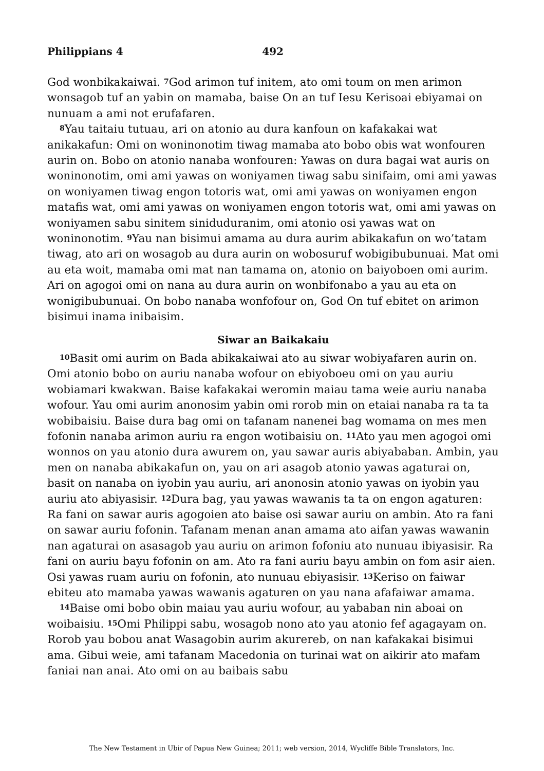Philippians 4 492
God wonbikakaiwai. <sup>7</sup>God arimon tuf initem, ato omi toum on men arimon wonsagob tuf an yabin on mamaba, baise On an tuf Iesu Kerisoai ebiyamai on nunuam a ami not erufafaren.
<sup>8</sup> Yau taitaiu tutuau, ari on atonio au dura kanfoun on kafakakai wat anikakafun: Omi on woninonotim tiwag mamaba ato bobo obis wat wonfouren aurin on. Bobo on atonio nanaba wonfouren: Yawas on dura bagai wat auris on woninonotim, omi ami yawas on woniyamen tiwag sabu sinifaim, omi ami yawas on woniyamen tiwag engon totoris wat, omi ami yawas on woniyamen engon matafis wat, omi ami yawas on woniyamen engon totoris wat, omi ami yawas on woniyamen sabu sinitem siniduduranim, omi atonio osi yawas wat on woninonotim. <sup>9</sup>Yau nan bisimui amama au dura aurim abikakafun on wo’tatam tiwag, ato ari on wosagob au dura aurin on wobosuruf wobigibubunuai. Mat omi au eta woit, mamaba omi mat nan tamama on, atonio on baiyoboen omi aurim. Ari on agogoi omi on nana au dura aurin on wonbifonabo a yau au eta on wonigibubunuai. On bobo nanaba wonfofour on, God On tuf ebitet on arimon bisimui inama inibaisim.
Siwar an Baikakaiu
<sup>10</sup> Basit omi aurim on Bada abikakaiwai ato au siwar wobiyafaren aurin on. Omi atonio bobo on auriu nanaba wofour on ebiyoboeu omi on yau auriu wobiamari kwakwan. Baise kafakakai weromin maiau tama weie auriu nanaba wofour. Yau omi aurim anonosim yabin omi rorob min on etaiai nanaba ra ta ta wobibaisiu. Baise dura bag omi on tafanam nanenei bag womama on mes men fofonin nanaba arimon auriu ra engon wotibaisiu on. <sup>11</sup>Ato yau men agogoi omi wonnos on yau atonio dura awurem on, yau sawar auris abiyababan. Ambin, yau men on nanaba abikakafun on, yau on ari asagob atonio yawas agaturai on, basit on nanaba on iyobin yau auriu, ari anonosin atonio yawas on iyobin yau auriu ato abiyasisir. <sup>12</sup>Dura bag, yau yawas wawanis ta ta on engon agaturen: Ra fani on sawar auris agogoien ato baise osi sawar auriu on ambin. Ato ra fani on sawar auriu fofonin. Tafanam menan anan amama ato aifan yawas wawanin nan agaturai on asasagob yau auriu on arimon fofoniu ato nunuau ibiyasisir. Ra fani on auriu bayu fofonin on am. Ato ra fani auriu bayu ambin on fom asir aien. Osi yawas ruam auriu on fofonin, ato nunuau ebiyasisir. <sup>13</sup>Keriso on faiwar ebiteu ato mamaba yawas wawanis agaturen on yau nana afafaiwar amama.
<sup>14</sup> Baise omi bobo obin maiau yau auriu wofour, au yababan nin aboai on woibaisiu. <sup>15</sup>Omi Philippi sabu, wosagob nono ato yau atonio fef agagayam on. Rorob yau bobou anat Wasagobin aurim akurereb, on nan kafakakai bisimui ama. Gibui weie, ami tafanam Macedonia on turinai wat on aikirir ato mafam faniai nan anai. Ato omi on au baibais sabu
The New Testament in Ubir of Papua New Guinea; 2011; web version, 2014, Wycliffe Bible Translators, Inc.